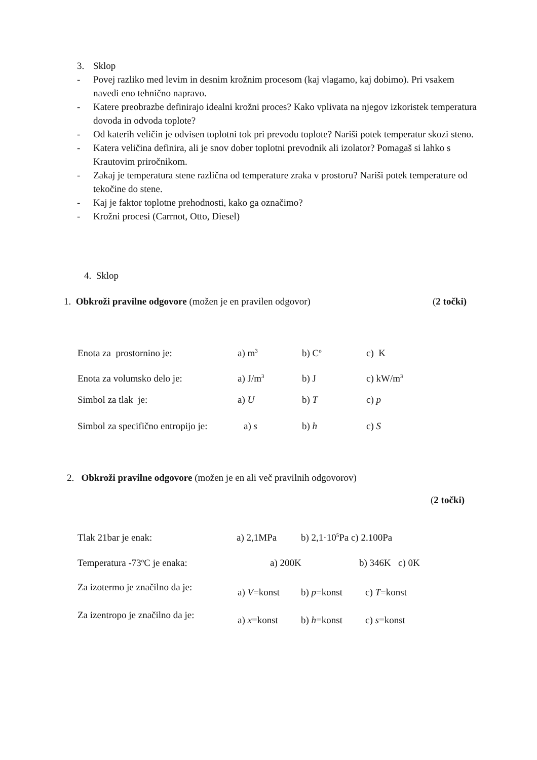3. Sklop
- Povej razliko med levim in desnim krožnim procesom (kaj vlagamo, kaj dobimo). Pri vsakem navedi eno tehnično napravo.
- Katere preobrazbe definirajo idealni krožni proces? Kako vplivata na njegov izkoristek temperatura dovoda in odvoda toplote?
- Od katerih veličin je odvisen toplotni tok pri prevodu toplote? Nariši potek temperatur skozi steno.
- Katera veličina definira, ali je snov dober toplotni prevodnik ali izolator? Pomagaš si lahko s Krautovim priročnikom.
- Zakaj je temperatura stene različna od temperature zraka v prostoru? Nariši potek temperature od tekočine do stene.
- Kaj je faktor toplotne prehodnosti, kako ga označimo?
- Krožni procesi (Carrnot, Otto, Diesel)
4. Sklop
1. Obkroži pravilne odgovore (možen je en pravilen odgovor) (2 točki)
Enota za prostornino je: a) m<sup>3</sup> b) C<sup>o</sup> c) K
Enota za volumsko delo je: a) J/m<sup>3</sup> b) J c) kW/m<sup>3</sup>
Simbol za tlak je: a) U b) T c) p
Simbol za specifično entropijo je: a) s b) h c) S
2. Obkroži pravilne odgovore (možen je en ali več pravilnih odgovorov)
(2 točki)
Tlak 21bar je enak: a) 2,1MPa b) 2,1·10<sup>5</sup>Pa c) 2.100Pa
Temperatura -73<sup>o</sup>C je enaka: a) 200K b) 346K c) 0K
Za izotermo je značilno da je: a) V=konst b) p=konst c) T=konst
Za izentropo je značilno da je: a) x=konst b) h=konst c) s=konst